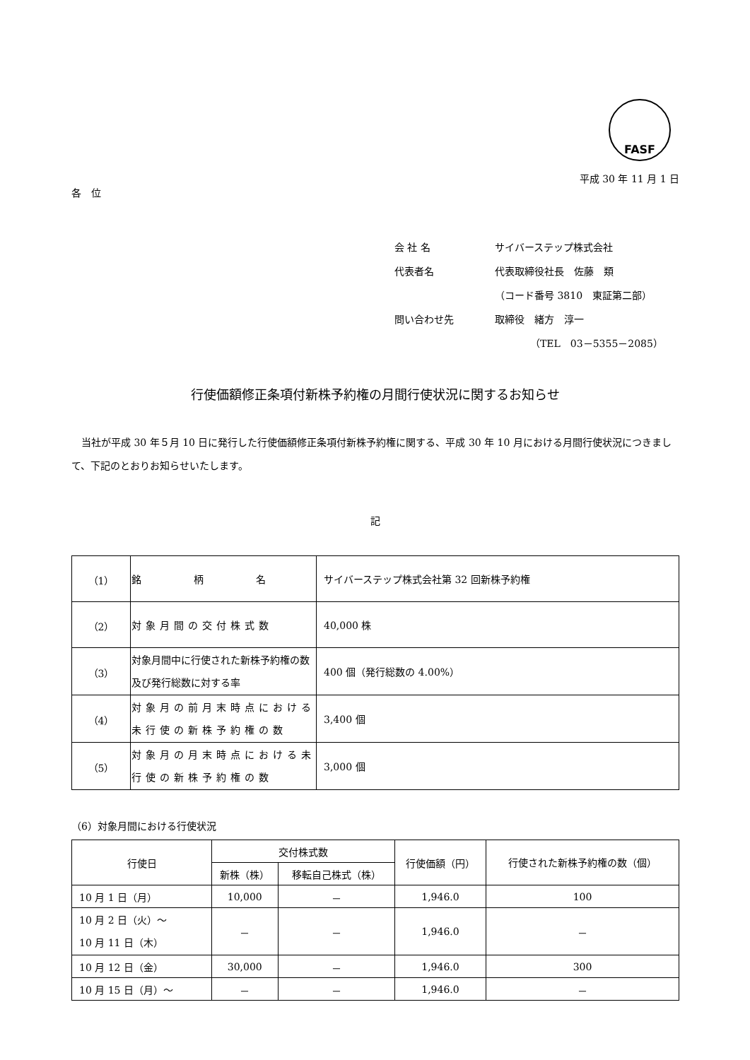FASF
平成 30 年 11 月 1 日
各　位
| 会 社 名 | サイバーステップ株式会社 |
| 代表者名 | 代表取締役社長 佐藤 類 |
| | （コード番号 3810 東証第二部） |
| 問い合わせ先 | 取締役 緒方 淳一 |
| | （TEL 03－5355－2085） |
行使価額修正条項付新株予約権の月間行使状況に関するお知らせ
当社が平成 30 年５月 10 日に発行した行使価額修正条項付新株予約権に関する、平成 30 年 10 月における月間行使状況につきまして、下記のとおりお知らせいたします。
記
| （1） | 銘 柄 名 | サイバーステップ株式会社第 32 回新株予約権 |
| （2） | 対象月間の交付株式数 | 40,000 株 |
| （3） | 対象月間中に行使された新株予約権の数及び発行総数に対する率 | 400 個（発行総数の 4.00%） |
| （4） | 対象月の前月末時点における未行使の新株予約権の数 | 3,400 個 |
| （5） | 対象月の月末時点における未行使の新株予約権の数 | 3,000 個 |
（6）対象月間における行使状況
| 行使日 | 交付株式数 | | 行使価額（円） | 行使された新株予約権の数（個） |
| --- | --- | --- | --- | --- |
| | 新株（株） | 移転自己株式（株） | | |
| 10 月 1 日（月） | 10,000 | － | 1,946.0 | 100 |
| 10 月 2 日（火）～ 10 月 11 日（木） | － | － | 1,946.0 | － |
| 10 月 12 日（金） | 30,000 | － | 1,946.0 | 300 |
| 10 月 15 日（月）～ | － | － | 1,946.0 | － |